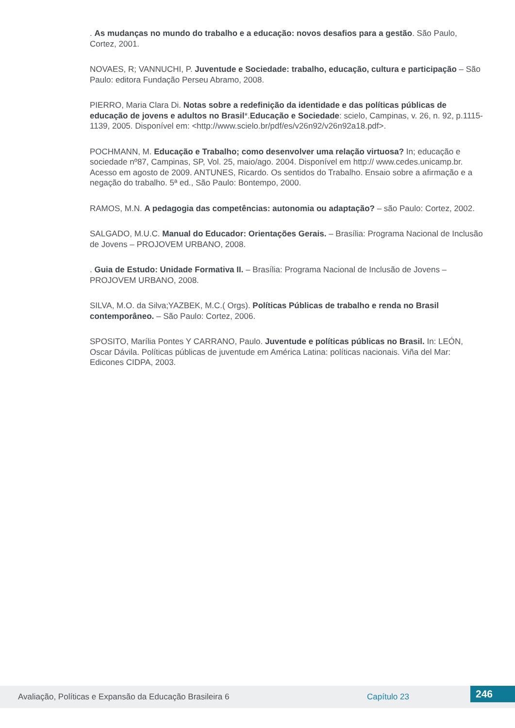. As mudanças no mundo do trabalho e a educação: novos desafios para a gestão. São Paulo, Cortez, 2001.
NOVAES, R; VANNUCHI, P. Juventude e Sociedade: trabalho, educação, cultura e participação – São Paulo: editora Fundação Perseu Abramo, 2008.
PIERRO, Maria Clara Di. Notas sobre a redefinição da identidade e das políticas públicas de educação de jovens e adultos no Brasil*.Educação e Sociedade: scielo, Campinas, v. 26, n. 92, p.1115-1139, 2005. Disponível em: <http://www.scielo.br/pdf/es/v26n92/v26n92a18.pdf>.
POCHMANN, M. Educação e Trabalho; como desenvolver uma relação virtuosa? In; educação e sociedade nº87, Campinas, SP, Vol. 25, maio/ago. 2004. Disponível em http:// www.cedes.unicamp.br. Acesso em agosto de 2009. ANTUNES, Ricardo. Os sentidos do Trabalho. Ensaio sobre a afirmação e a negação do trabalho. 5ª ed., São Paulo: Bontempo, 2000.
RAMOS, M.N. A pedagogia das competências: autonomia ou adaptação? – são Paulo: Cortez, 2002.
SALGADO, M.U.C. Manual do Educador: Orientações Gerais. – Brasília: Programa Nacional de Inclusão de Jovens – PROJOVEM URBANO, 2008.
. Guia de Estudo: Unidade Formativa II. – Brasília: Programa Nacional de Inclusão de Jovens – PROJOVEM URBANO, 2008.
SILVA, M.O. da Silva;YAZBEK, M.C.( Orgs). Políticas Públicas de trabalho e renda no Brasil contemporâneo. – São Paulo: Cortez, 2006.
SPOSITO, Marília Pontes Y CARRANO, Paulo. Juventude e políticas públicas no Brasil. In: LEÓN, Oscar Dávila. Políticas públicas de juventude em América Latina: políticas nacionais. Viña del Mar: Edicones CIDPA, 2003.
Avaliação, Políticas e Expansão da Educação Brasileira 6 Capítulo 23 246